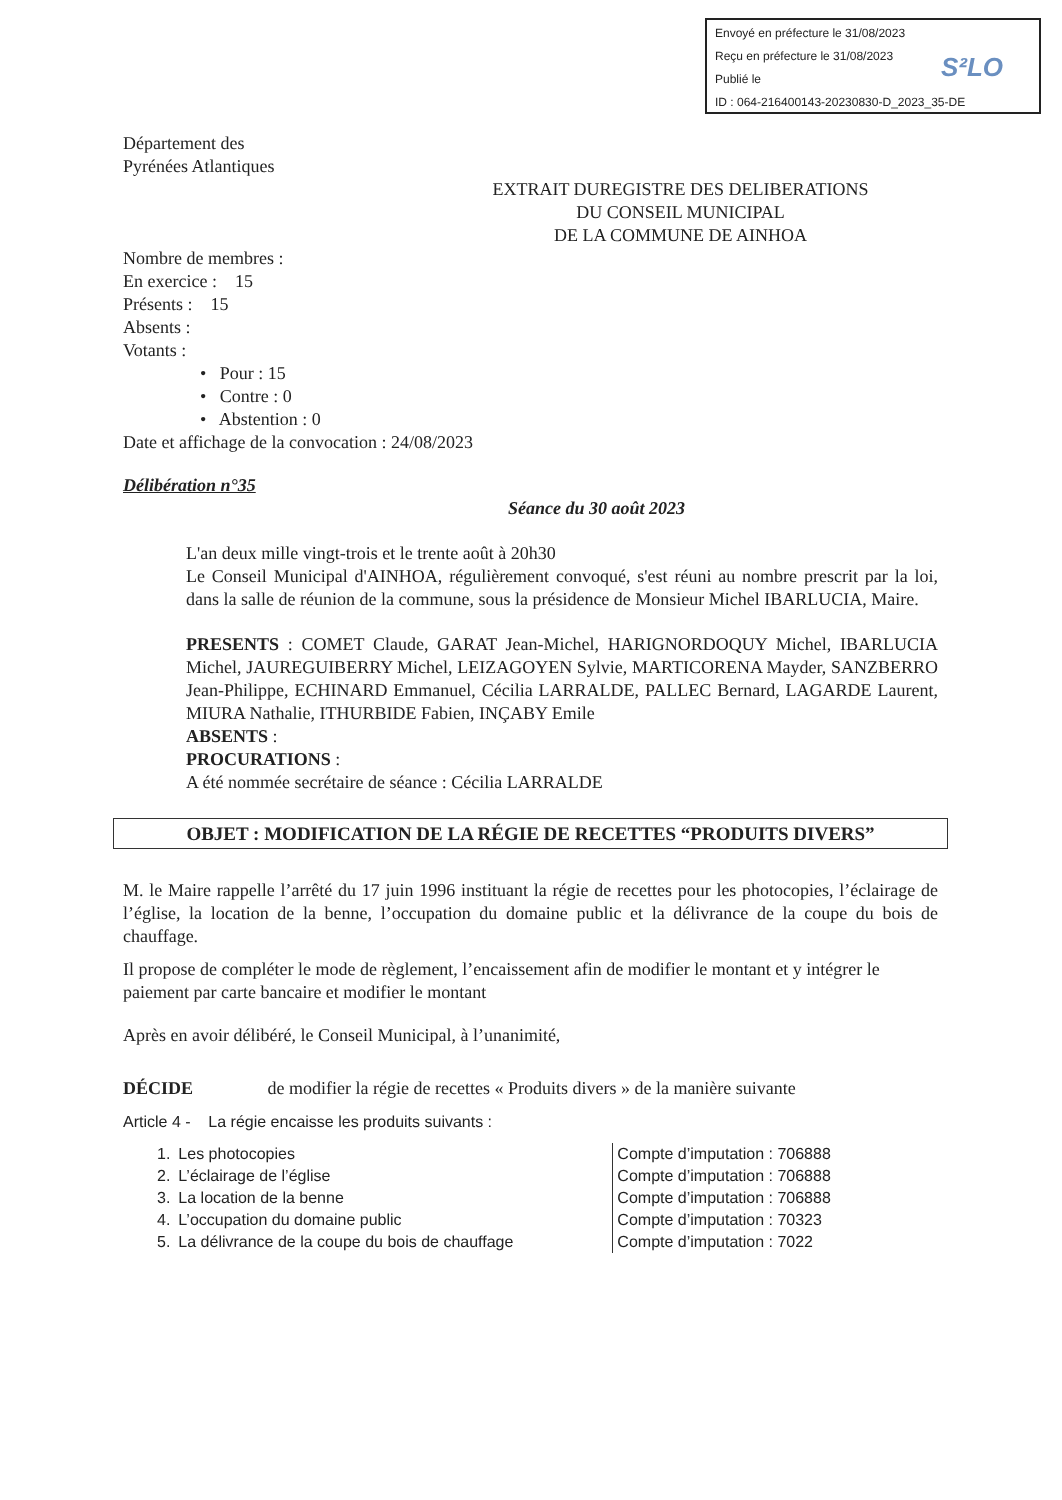Envoyé en préfecture le 31/08/2023
Reçu en préfecture le 31/08/2023
Publié le
ID : 064-216400143-20230830-D_2023_35-DE
S²LO
Département des
Pyrénées Atlantiques
EXTRAIT DUREGISTRE DES DELIBERATIONS
DU CONSEIL MUNICIPAL
DE LA COMMUNE DE AINHOA
Nombre de membres :
En exercice : 15
Présents : 15
Absents :
Votants :
• Pour : 15
• Contre : 0
• Abstention : 0
Date et affichage de la convocation : 24/08/2023
Délibération n°35
Séance du 30 août 2023
L'an deux mille vingt-trois et le trente août à 20h30
Le Conseil Municipal d'AINHOA, régulièrement convoqué, s'est réuni au nombre prescrit par la loi, dans la salle de réunion de la commune, sous la présidence de Monsieur Michel IBARLUCIA, Maire.
PRESENTS : COMET Claude, GARAT Jean-Michel, HARIGNORDOQUY Michel, IBARLUCIA Michel, JAUREGUIBERRY Michel, LEIZAGOYEN Sylvie, MARTICORENA Mayder, SANZBERRO Jean-Philippe, ECHINARD Emmanuel, Cécilia LARRALDE, PALLEC Bernard, LAGARDE Laurent, MIURA Nathalie, ITHURBIDE Fabien, INÇABY Emile
ABSENTS :
PROCURATIONS :
A été nommée secrétaire de séance : Cécilia LARRALDE
OBJET : MODIFICATION DE LA RÉGIE DE RECETTES “PRODUITS DIVERS”
M. le Maire rappelle l’arrêté du 17 juin 1996 instituant la régie de recettes pour les photocopies, l’éclairage de l’église, la location de la benne, l’occupation du domaine public et la délivrance de la coupe du bois de chauffage.
Il propose de compléter le mode de règlement, l’encaissement afin de modifier le montant et y intégrer le paiement par carte bancaire et modifier le montant
Après en avoir délibéré, le Conseil Municipal, à l’unanimité,
DÉCIDE de modifier la régie de recettes « Produits divers » de la manière suivante
Article 4 - La régie encaisse les produits suivants :
| 1. | Les photocopies | Compte d’imputation : 706888 |
| 2. | L’éclairage de l’église | Compte d’imputation : 706888 |
| 3. | La location de la benne | Compte d’imputation : 706888 |
| 4. | L’occupation du domaine public | Compte d’imputation : 70323 |
| 5. | La délivrance de la coupe du bois de chauffage | Compte d’imputation : 7022 |